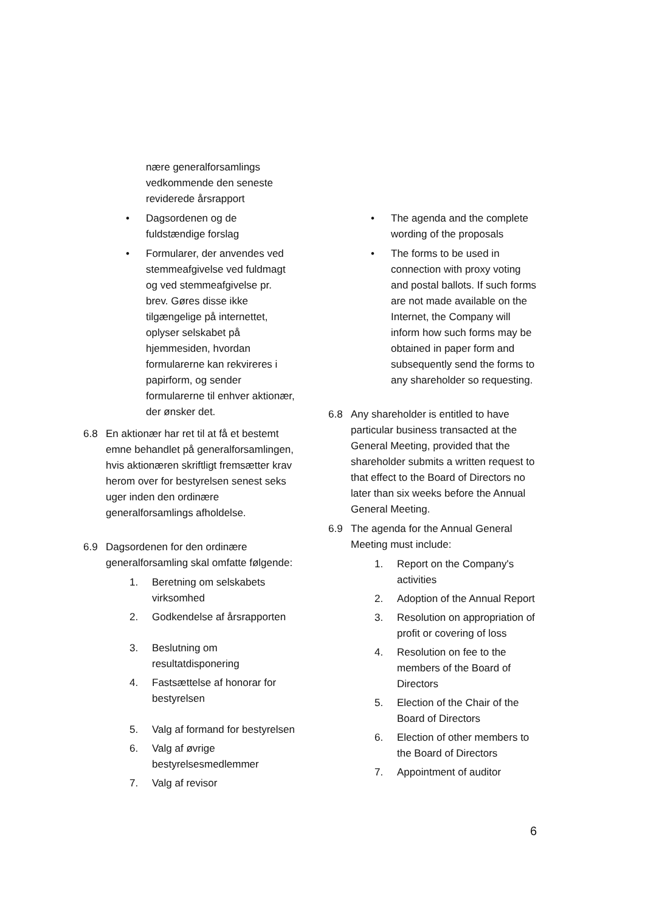nære generalforsamlings vedkommende den seneste reviderede årsrapport
• Dagsordenen og de fuldstændige forslag
• Formularer, der anvendes ved stemmeafgivelse ved fuldmagt og ved stemmeafgivelse pr. brev. Gøres disse ikke tilgængelige på internettet, oplyser selskabet på hjemmesiden, hvordan formularerne kan rekvireres i papirform, og sender formularerne til enhver aktionær, der ønsker det.
6.8 En aktionær har ret til at få et bestemt emne behandlet på generalforsamlingen, hvis aktionæren skriftligt fremsætter krav herom over for bestyrelsen senest seks uger inden den ordinære generalforsamlings afholdelse.
6.9 Dagsordenen for den ordinære generalforsamling skal omfatte følgende:
1. Beretning om selskabets virksomhed
2. Godkendelse af årsrapporten
3. Beslutning om resultatdisponering
4. Fastsættelse af honorar for bestyrelsen
5. Valg af formand for bestyrelsen
6. Valg af øvrige bestyrelsesmedlemmer
7. Valg af revisor
• The agenda and the complete wording of the proposals
• The forms to be used in connection with proxy voting and postal ballots. If such forms are not made available on the Internet, the Company will inform how such forms may be obtained in paper form and subsequently send the forms to any shareholder so requesting.
6.8 Any shareholder is entitled to have particular business transacted at the General Meeting, provided that the shareholder submits a written request to that effect to the Board of Directors no later than six weeks before the Annual General Meeting.
6.9 The agenda for the Annual General Meeting must include:
1. Report on the Company's activities
2. Adoption of the Annual Report
3. Resolution on appropriation of profit or covering of loss
4. Resolution on fee to the members of the Board of Directors
5. Election of the Chair of the Board of Directors
6. Election of other members to the Board of Directors
7. Appointment of auditor
6